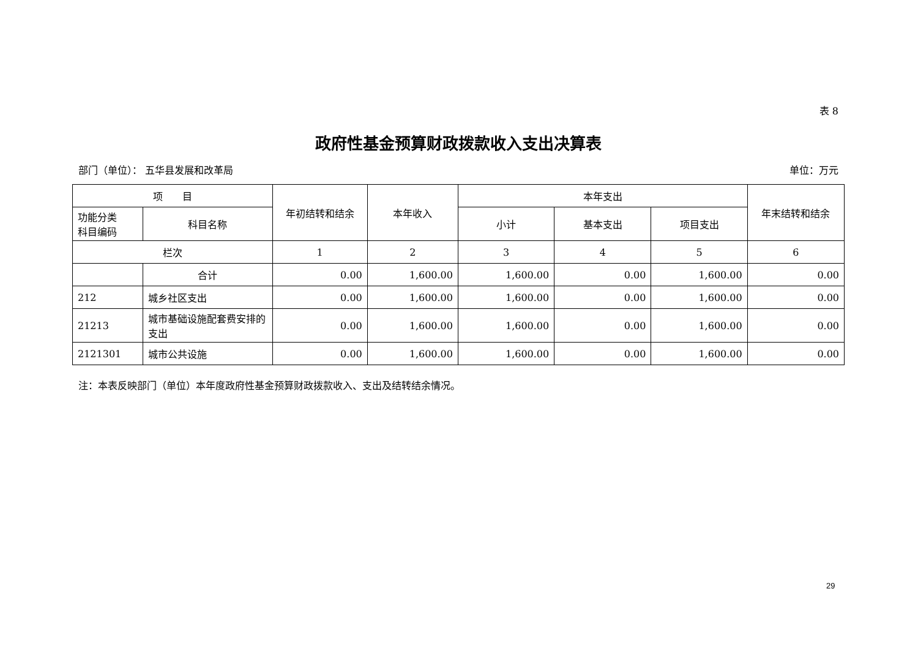表 8
政府性基金预算财政拨款收入支出决算表
部门（单位）： 五华县发展和改革局 单位：万元
| 项 目 | | 年初结转和结余 | 本年收入 | 本年支出 | | | 年末结转和结余 |
| --- | --- | --- | --- | --- | --- | --- | --- |
| 功能分类 科目编码 | 科目名称 | | | 小计 | 基本支出 | 项目支出 | |
| 栏次 | | 1 | 2 | 3 | 4 | 5 | 6 |
| | 合计 | 0.00 | 1,600.00 | 1,600.00 | 0.00 | 1,600.00 | 0.00 |
| 212 | 城乡社区支出 | 0.00 | 1,600.00 | 1,600.00 | 0.00 | 1,600.00 | 0.00 |
| 21213 | 城市基础设施配套费安排的支出 | 0.00 | 1,600.00 | 1,600.00 | 0.00 | 1,600.00 | 0.00 |
| 2121301 | 城市公共设施 | 0.00 | 1,600.00 | 1,600.00 | 0.00 | 1,600.00 | 0.00 |
注：本表反映部门（单位）本年度政府性基金预算财政拨款收入、支出及结转结余情况。
29